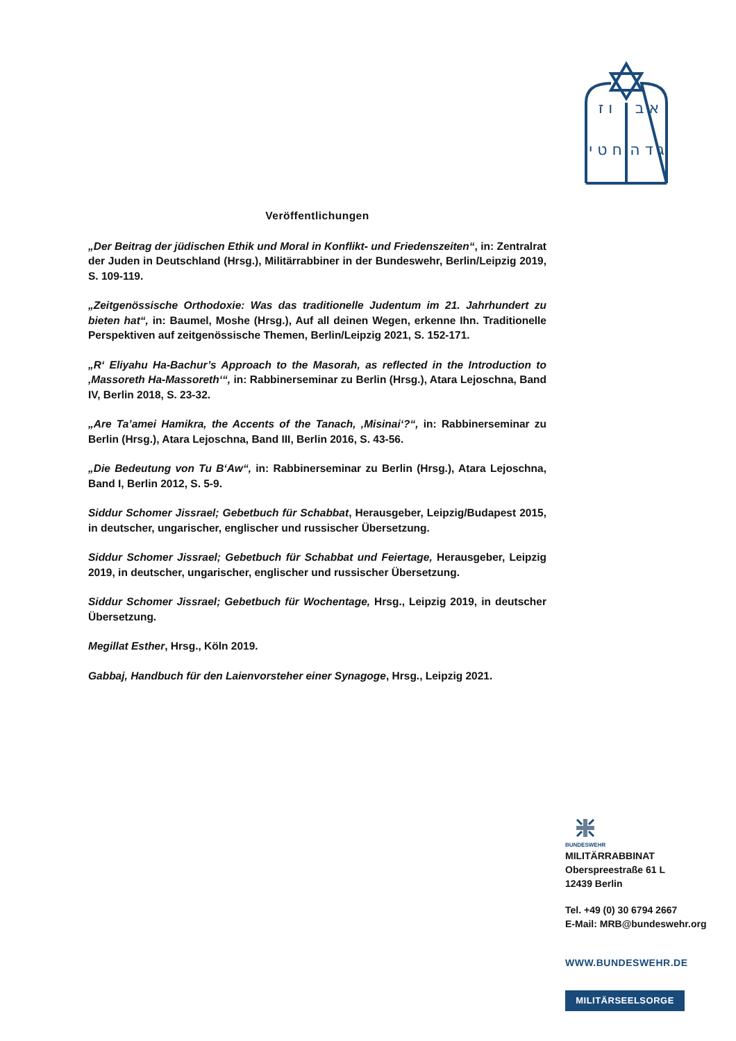א ב
ו ז
ג ד ה
ח ט י
Veröffentlichungen
„Der Beitrag der jüdischen Ethik und Moral in Konflikt- und Friedenszeiten“, in: Zentralrat der Juden in Deutschland (Hrsg.), Militärrabbiner in der Bundeswehr, Berlin/Leipzig 2019, S. 109-119.
„Zeitgenössische Orthodoxie: Was das traditionelle Judentum im 21. Jahrhundert zu bieten hat“, in: Baumel, Moshe (Hrsg.), Auf all deinen Wegen, erkenne Ihn. Traditionelle Perspektiven auf zeitgenössische Themen, Berlin/Leipzig 2021, S. 152-171.
„R‘ Eliyahu Ha-Bachur’s Approach to the Masorah, as reflected in the Introduction to ‚Massoreth Ha-Massoreth‘“, in: Rabbinerseminar zu Berlin (Hrsg.), Atara Lejoschna, Band IV, Berlin 2018, S. 23-32.
„Are Ta’amei Hamikra, the Accents of the Tanach, ‚Misinai‘?“, in: Rabbinerseminar zu Berlin (Hrsg.), Atara Lejoschna, Band III, Berlin 2016, S. 43-56.
„Die Bedeutung von Tu B‘Aw“, in: Rabbinerseminar zu Berlin (Hrsg.), Atara Lejoschna, Band I, Berlin 2012, S. 5-9.
Siddur Schomer Jissrael; Gebetbuch für Schabbat, Herausgeber, Leipzig/Budapest 2015, in deutscher, ungarischer, englischer und russischer Übersetzung.
Siddur Schomer Jissrael; Gebetbuch für Schabbat und Feiertage, Herausgeber, Leipzig 2019, in deutscher, ungarischer, englischer und russischer Übersetzung.
Siddur Schomer Jissrael; Gebetbuch für Wochentage, Hrsg., Leipzig 2019, in deutscher Übersetzung.
Megillat Esther, Hrsg., Köln 2019.
Gabbaj, Handbuch für den Laienvorsteher einer Synagoge, Hrsg., Leipzig 2021.
BUNDESWEHR
MILITÄRRABBINAT
Oberspreestraße 61 L
12439 Berlin
Tel. +49 (0) 30 6794 2667
E-Mail: MRB@bundeswehr.org
WWW.BUNDESWEHR.DE
MILITÄRSEELSORGE